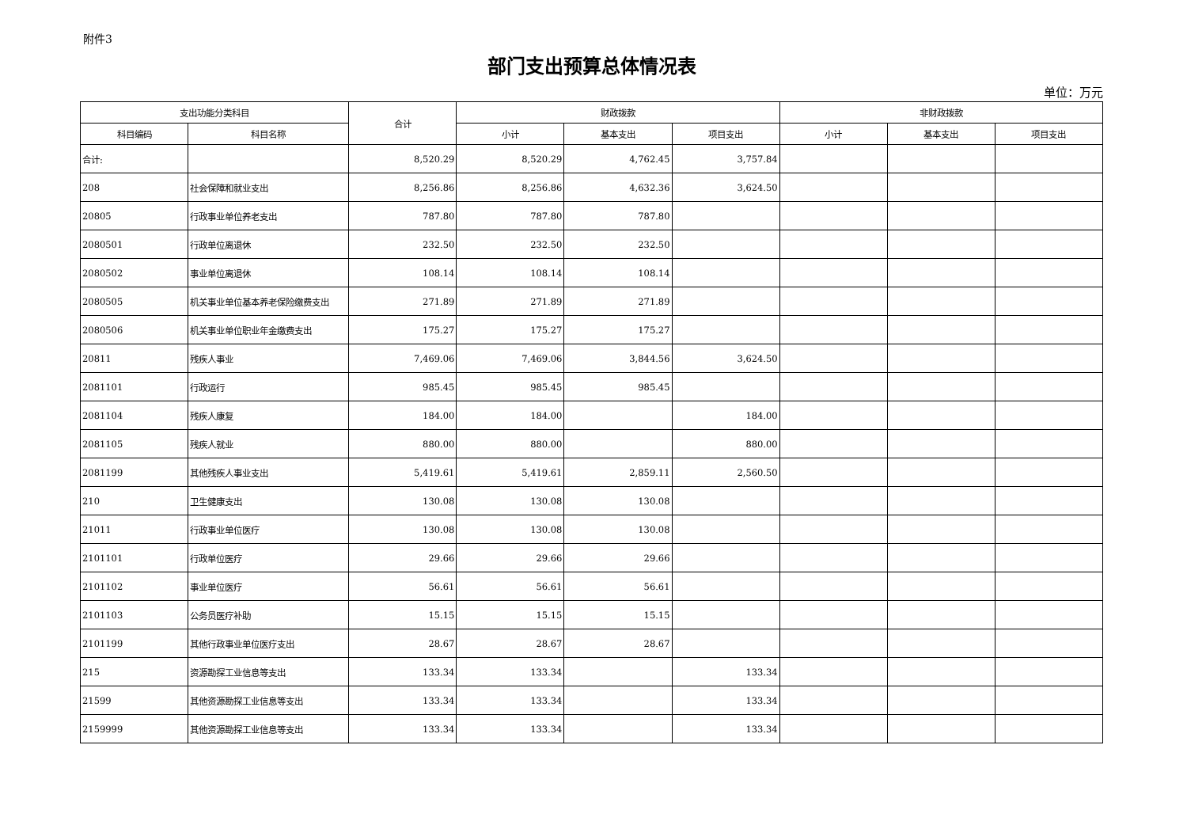附件3
部门支出预算总体情况表
单位：万元
| 支出功能分类科目 | | 合计 | 财政拨款 | | | 非财政拨款 | | |
| --- | --- | --- | --- | --- | --- | --- | --- | --- |
| 科目编码 | 科目名称 | | 小计 | 基本支出 | 项目支出 | 小计 | 基本支出 | 项目支出 |
| 合计: | | 8,520.29 | 8,520.29 | 4,762.45 | 3,757.84 | | | |
| 208 | 社会保障和就业支出 | 8,256.86 | 8,256.86 | 4,632.36 | 3,624.50 | | | |
| 20805 | 行政事业单位养老支出 | 787.80 | 787.80 | 787.80 | | | | |
| 2080501 | 行政单位离退休 | 232.50 | 232.50 | 232.50 | | | | |
| 2080502 | 事业单位离退休 | 108.14 | 108.14 | 108.14 | | | | |
| 2080505 | 机关事业单位基本养老保险缴费支出 | 271.89 | 271.89 | 271.89 | | | | |
| 2080506 | 机关事业单位职业年金缴费支出 | 175.27 | 175.27 | 175.27 | | | | |
| 20811 | 残疾人事业 | 7,469.06 | 7,469.06 | 3,844.56 | 3,624.50 | | | |
| 2081101 | 行政运行 | 985.45 | 985.45 | 985.45 | | | | |
| 2081104 | 残疾人康复 | 184.00 | 184.00 | | 184.00 | | | |
| 2081105 | 残疾人就业 | 880.00 | 880.00 | | 880.00 | | | |
| 2081199 | 其他残疾人事业支出 | 5,419.61 | 5,419.61 | 2,859.11 | 2,560.50 | | | |
| 210 | 卫生健康支出 | 130.08 | 130.08 | 130.08 | | | | |
| 21011 | 行政事业单位医疗 | 130.08 | 130.08 | 130.08 | | | | |
| 2101101 | 行政单位医疗 | 29.66 | 29.66 | 29.66 | | | | |
| 2101102 | 事业单位医疗 | 56.61 | 56.61 | 56.61 | | | | |
| 2101103 | 公务员医疗补助 | 15.15 | 15.15 | 15.15 | | | | |
| 2101199 | 其他行政事业单位医疗支出 | 28.67 | 28.67 | 28.67 | | | | |
| 215 | 资源勘探工业信息等支出 | 133.34 | 133.34 | | 133.34 | | | |
| 21599 | 其他资源勘探工业信息等支出 | 133.34 | 133.34 | | 133.34 | | | |
| 2159999 | 其他资源勘探工业信息等支出 | 133.34 | 133.34 | | 133.34 | | | |